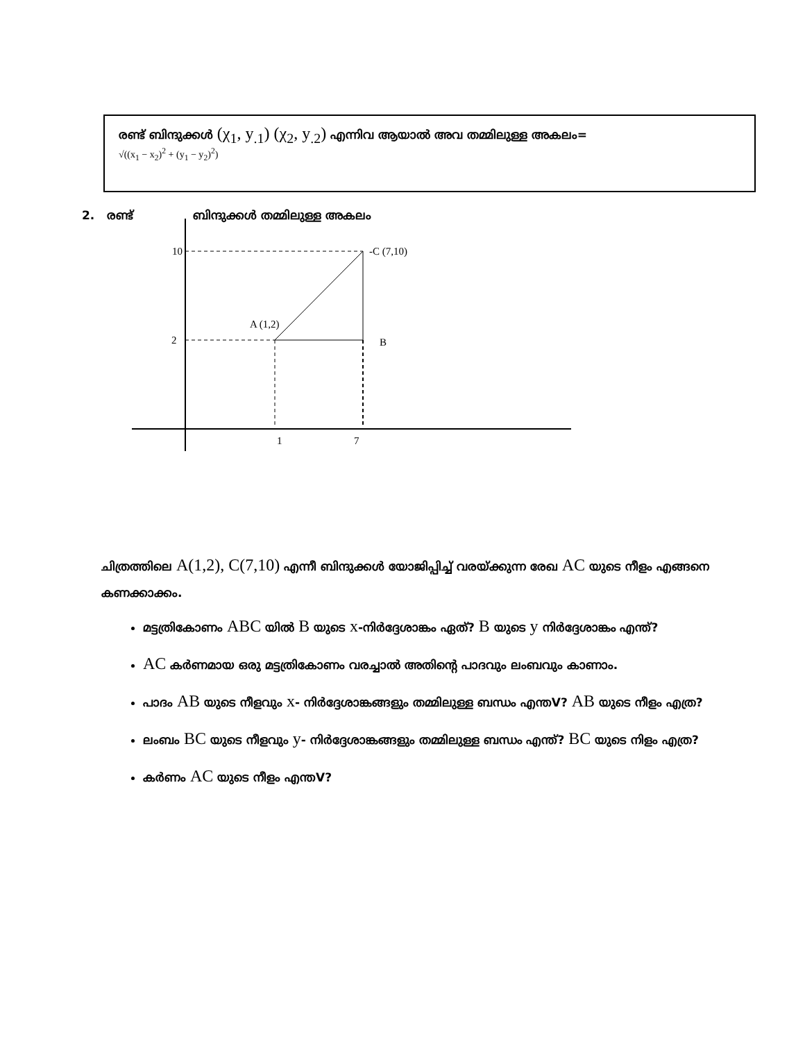രണ്ട് ബിന്ദുക്കൾ (χ<sub>1</sub>, y<sub>.1</sub>) (χ<sub>2</sub>, y<sub>.2</sub>) എന്നിവ ആയാൽ അവ തമ്മിലുള്ള അകലം=
√((x<sub>1</sub> − x<sub>2</sub>)<sup>2</sup> + (y<sub>1</sub> − y<sub>2</sub>)<sup>2</sup>)
2. രണ്ട് ബിന്ദുക്കൾ തമ്മിലുള്ള അകലം
10
2
-C (7,10)
A (1,2)
B
1
7
ചിത്രത്തിലെ A(1,2), C(7,10) എന്നീ ബിന്ദുക്കൾ യോജിപ്പിച്ച് വരയ്ക്കുന്ന രേഖ AC യുടെ നീളം എങ്ങനെ കണക്കാക്കം.
മട്ടത്രികോണം ABC യിൽ B യുടെ x-നിർദ്ദേശാങ്കം ഏത്? B യുടെ y നിർദ്ദേശാങ്കം എന്ത്?
AC കർണമായ ഒരു മട്ടത്രികോണം വരച്ചാൽ അതിന്റെ പാദവും ലംബവും കാണാം.
പാദം AB യുടെ നീളവും x- നിർദ്ദേശാങ്കങ്ങളും തമ്മിലുള്ള ബന്ധം എന്തV? AB യുടെ നീളം എത്ര?
ലംബം BC യുടെ നീളവും y- നിർദ്ദേശാങ്കങ്ങളും തമ്മിലുള്ള ബന്ധം എന്ത്? BC യുടെ നിളം എത്ര?
കർണം AC യുടെ നീളം എന്തV?